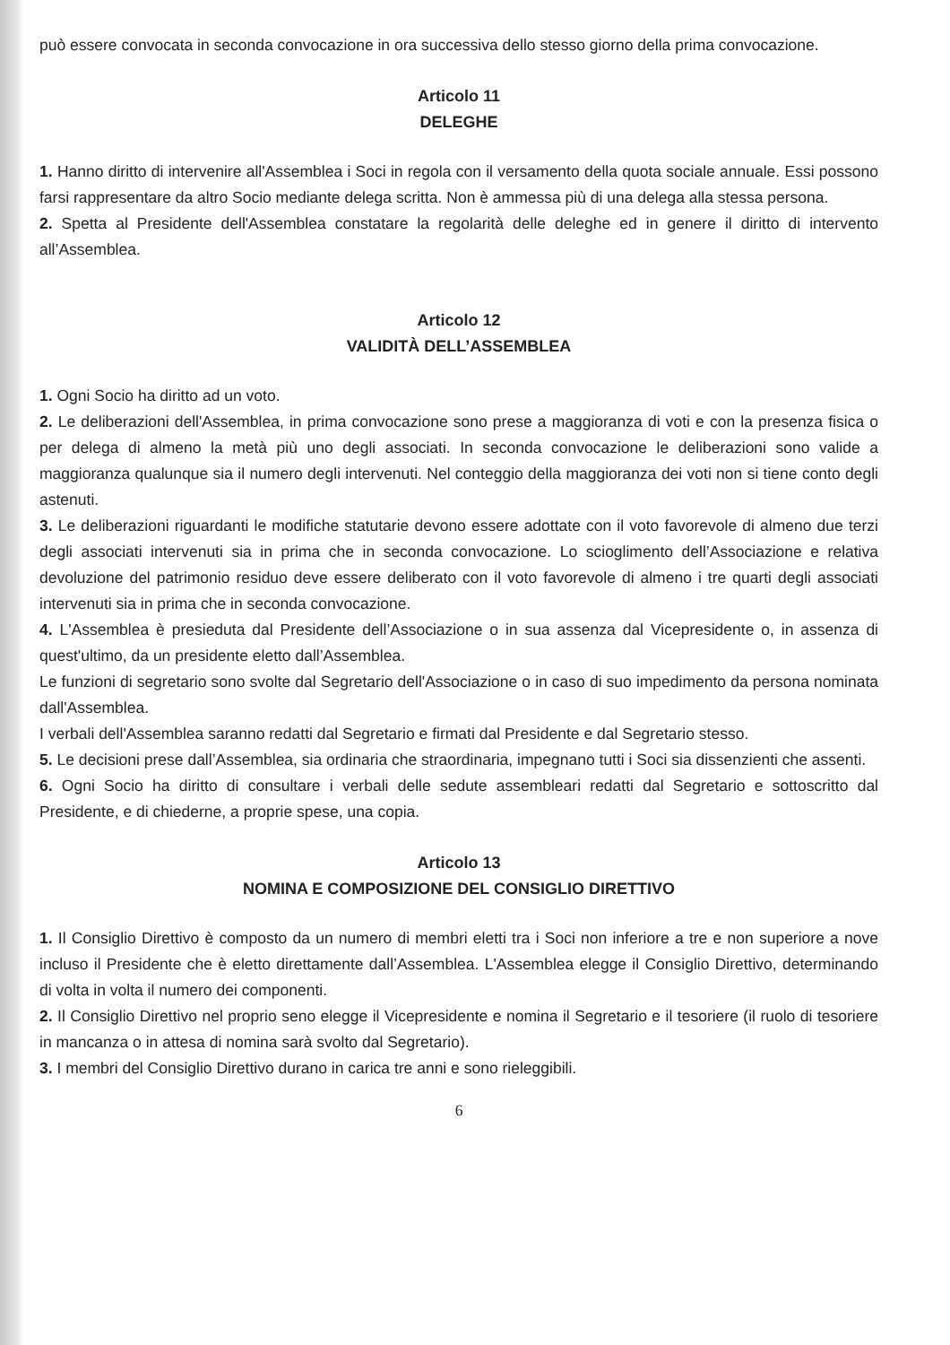può essere convocata in seconda convocazione in ora successiva dello stesso giorno della prima convocazione.
Articolo 11
DELEGHE
1. Hanno diritto di intervenire all'Assemblea i Soci in regola con il versamento della quota sociale annuale. Essi possono farsi rappresentare da altro Socio mediante delega scritta. Non è ammessa più di una delega alla stessa persona.
2. Spetta al Presidente dell'Assemblea constatare la regolarità delle deleghe ed in genere il diritto di intervento all’Assemblea.
Articolo 12
VALIDITÀ DELL’ASSEMBLEA
1. Ogni Socio ha diritto ad un voto.
2. Le deliberazioni dell'Assemblea, in prima convocazione sono prese a maggioranza di voti e con la presenza fisica o per delega di almeno la metà più uno degli associati. In seconda convocazione le deliberazioni sono valide a maggioranza qualunque sia il numero degli intervenuti. Nel conteggio della maggioranza dei voti non si tiene conto degli astenuti.
3. Le deliberazioni riguardanti le modifiche statutarie devono essere adottate con il voto favorevole di almeno due terzi degli associati intervenuti sia in prima che in seconda convocazione. Lo scioglimento dell’Associazione e relativa devoluzione del patrimonio residuo deve essere deliberato con il voto favorevole di almeno i tre quarti degli associati intervenuti sia in prima che in seconda convocazione.
4. L'Assemblea è presieduta dal Presidente dell’Associazione o in sua assenza dal Vicepresidente o, in assenza di quest'ultimo, da un presidente eletto dall’Assemblea.
Le funzioni di segretario sono svolte dal Segretario dell'Associazione o in caso di suo impedimento da persona nominata dall'Assemblea.
I verbali dell'Assemblea saranno redatti dal Segretario e firmati dal Presidente e dal Segretario stesso.
5. Le decisioni prese dall’Assemblea, sia ordinaria che straordinaria, impegnano tutti i Soci sia dissenzienti che assenti.
6. Ogni Socio ha diritto di consultare i verbali delle sedute assembleari redatti dal Segretario e sottoscritto dal Presidente, e di chiederne, a proprie spese, una copia.
Articolo 13
NOMINA E COMPOSIZIONE DEL CONSIGLIO DIRETTIVO
1. Il Consiglio Direttivo è composto da un numero di membri eletti tra i Soci non inferiore a tre e non superiore a nove incluso il Presidente che è eletto direttamente dall’Assemblea. L'Assemblea elegge il Consiglio Direttivo, determinando di volta in volta il numero dei componenti.
2. Il Consiglio Direttivo nel proprio seno elegge il Vicepresidente e nomina il Segretario e il tesoriere (il ruolo di tesoriere in mancanza o in attesa di nomina sarà svolto dal Segretario).
3. I membri del Consiglio Direttivo durano in carica tre anni e sono rieleggibili.
6